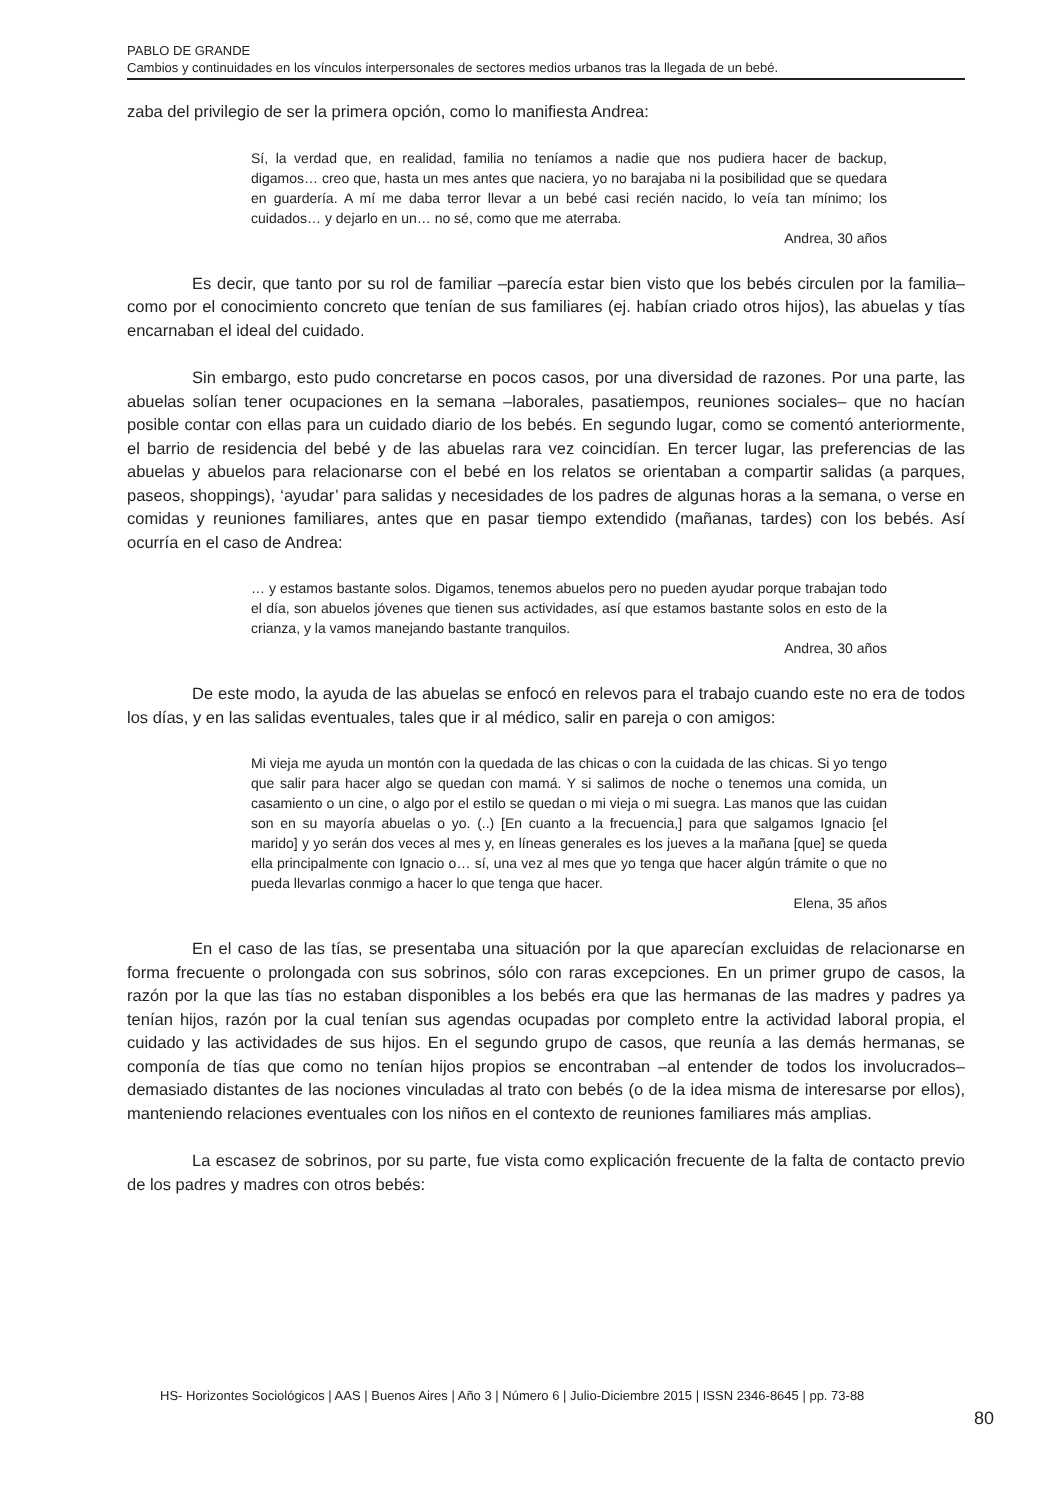PABLO DE GRANDE
Cambios y continuidades en los vínculos interpersonales de sectores medios urbanos tras la llegada de un bebé.
zaba del privilegio de ser la primera opción, como lo manifiesta Andrea:
Sí, la verdad que, en realidad, familia no teníamos a nadie que nos pudiera hacer de backup, digamos… creo que, hasta un mes antes que naciera, yo no barajaba ni la posibilidad que se quedara en guardería. A mí me daba terror llevar a un bebé casi recién nacido, lo veía tan mínimo; los cuidados… y dejarlo en un… no sé, como que me aterraba.
Andrea, 30 años
Es decir, que tanto por su rol de familiar –parecía estar bien visto que los bebés circulen por la familia– como por el conocimiento concreto que tenían de sus familiares (ej. habían criado otros hijos), las abuelas y tías encarnaban el ideal del cuidado.
Sin embargo, esto pudo concretarse en pocos casos, por una diversidad de razones. Por una parte, las abuelas solían tener ocupaciones en la semana –laborales, pasatiempos, reuniones sociales– que no hacían posible contar con ellas para un cuidado diario de los bebés. En segundo lugar, como se comentó anteriormente, el barrio de residencia del bebé y de las abuelas rara vez coincidían. En tercer lugar, las preferencias de las abuelas y abuelos para relacionarse con el bebé en los relatos se orientaban a compartir salidas (a parques, paseos, shoppings), ‘ayudar’ para salidas y necesidades de los padres de algunas horas a la semana, o verse en comidas y reuniones familiares, antes que en pasar tiempo extendido (mañanas, tardes) con los bebés. Así ocurría en el caso de Andrea:
… y estamos bastante solos. Digamos, tenemos abuelos pero no pueden ayudar porque trabajan todo el día, son abuelos jóvenes que tienen sus actividades, así que estamos bastante solos en esto de la crianza, y la vamos manejando bastante tranquilos.
Andrea, 30 años
De este modo, la ayuda de las abuelas se enfocó en relevos para el trabajo cuando este no era de todos los días, y en las salidas eventuales, tales que ir al médico, salir en pareja o con amigos:
Mi vieja me ayuda un montón con la quedada de las chicas o con la cuidada de las chicas. Si yo tengo que salir para hacer algo se quedan con mamá. Y si salimos de noche o tenemos una comida, un casamiento o un cine, o algo por el estilo se quedan o mi vieja o mi suegra. Las manos que las cuidan son en su mayoría abuelas o yo. (..) [En cuanto a la frecuencia,] para que salgamos Ignacio [el marido] y yo serán dos veces al mes y, en líneas generales es los jueves a la mañana [que] se queda ella principalmente con Ignacio o… sí, una vez al mes que yo tenga que hacer algún trámite o que no pueda llevarlas conmigo a hacer lo que tenga que hacer.
Elena, 35 años
En el caso de las tías, se presentaba una situación por la que aparecían excluidas de relacionarse en forma frecuente o prolongada con sus sobrinos, sólo con raras excepciones. En un primer grupo de casos, la razón por la que las tías no estaban disponibles a los bebés era que las hermanas de las madres y padres ya tenían hijos, razón por la cual tenían sus agendas ocupadas por completo entre la actividad laboral propia, el cuidado y las actividades de sus hijos. En el segundo grupo de casos, que reunía a las demás hermanas, se componía de tías que como no tenían hijos propios se encontraban –al entender de todos los involucrados– demasiado distantes de las nociones vinculadas al trato con bebés (o de la idea misma de interesarse por ellos), manteniendo relaciones eventuales con los niños en el contexto de reuniones familiares más amplias.
La escasez de sobrinos, por su parte, fue vista como explicación frecuente de la falta de contacto previo de los padres y madres con otros bebés:
HS- Horizontes Sociológicos | AAS | Buenos Aires | Año 3 | Número 6 | Julio-Diciembre 2015 | ISSN 2346-8645 | pp. 73-88
80